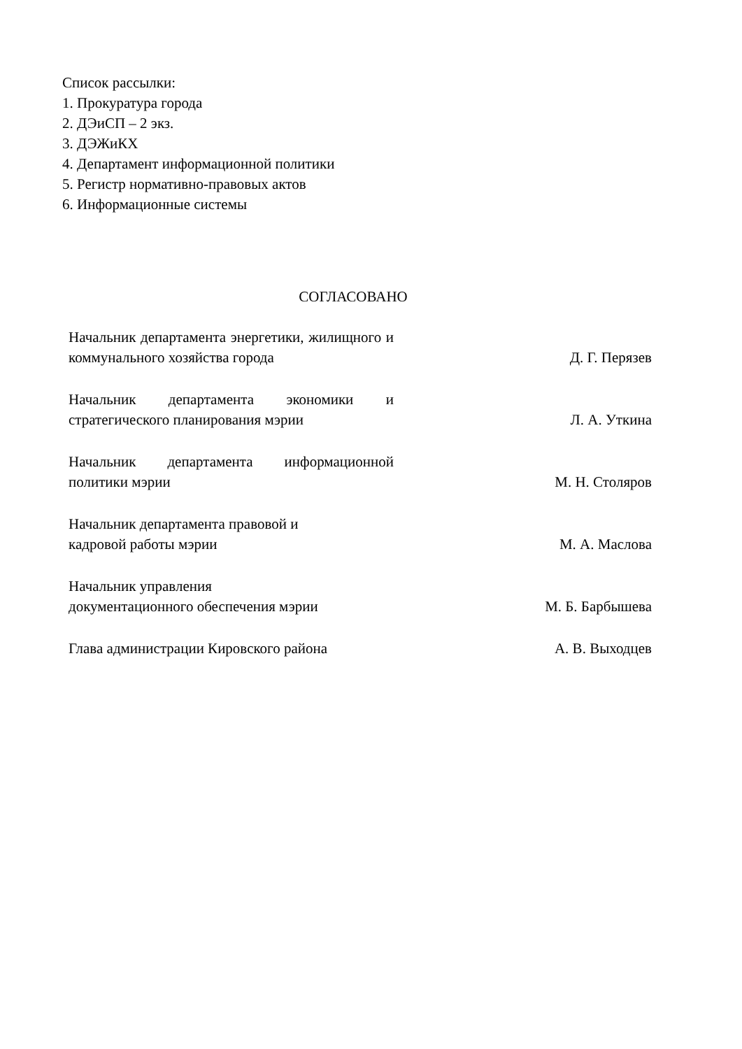Список рассылки:
1. Прокуратура города
2. ДЭиСП – 2 экз.
3. ДЭЖиКХ
4. Департамент информационной политики
5. Регистр нормативно-правовых актов
6. Информационные системы
СОГЛАСОВАНО
Начальник департамента энергетики, жилищного и коммунального хозяйства города
Д. Г. Перязев
Начальник департамента экономики и стратегического планирования мэрии
Л. А. Уткина
Начальник департамента информационной политики мэрии
М. Н. Столяров
Начальник департамента правовой и
кадровой работы мэрии
М. А. Маслова
Начальник управления
документационного обеспечения мэрии
М. Б. Барбышева
Глава администрации Кировского района
А. В. Выходцев